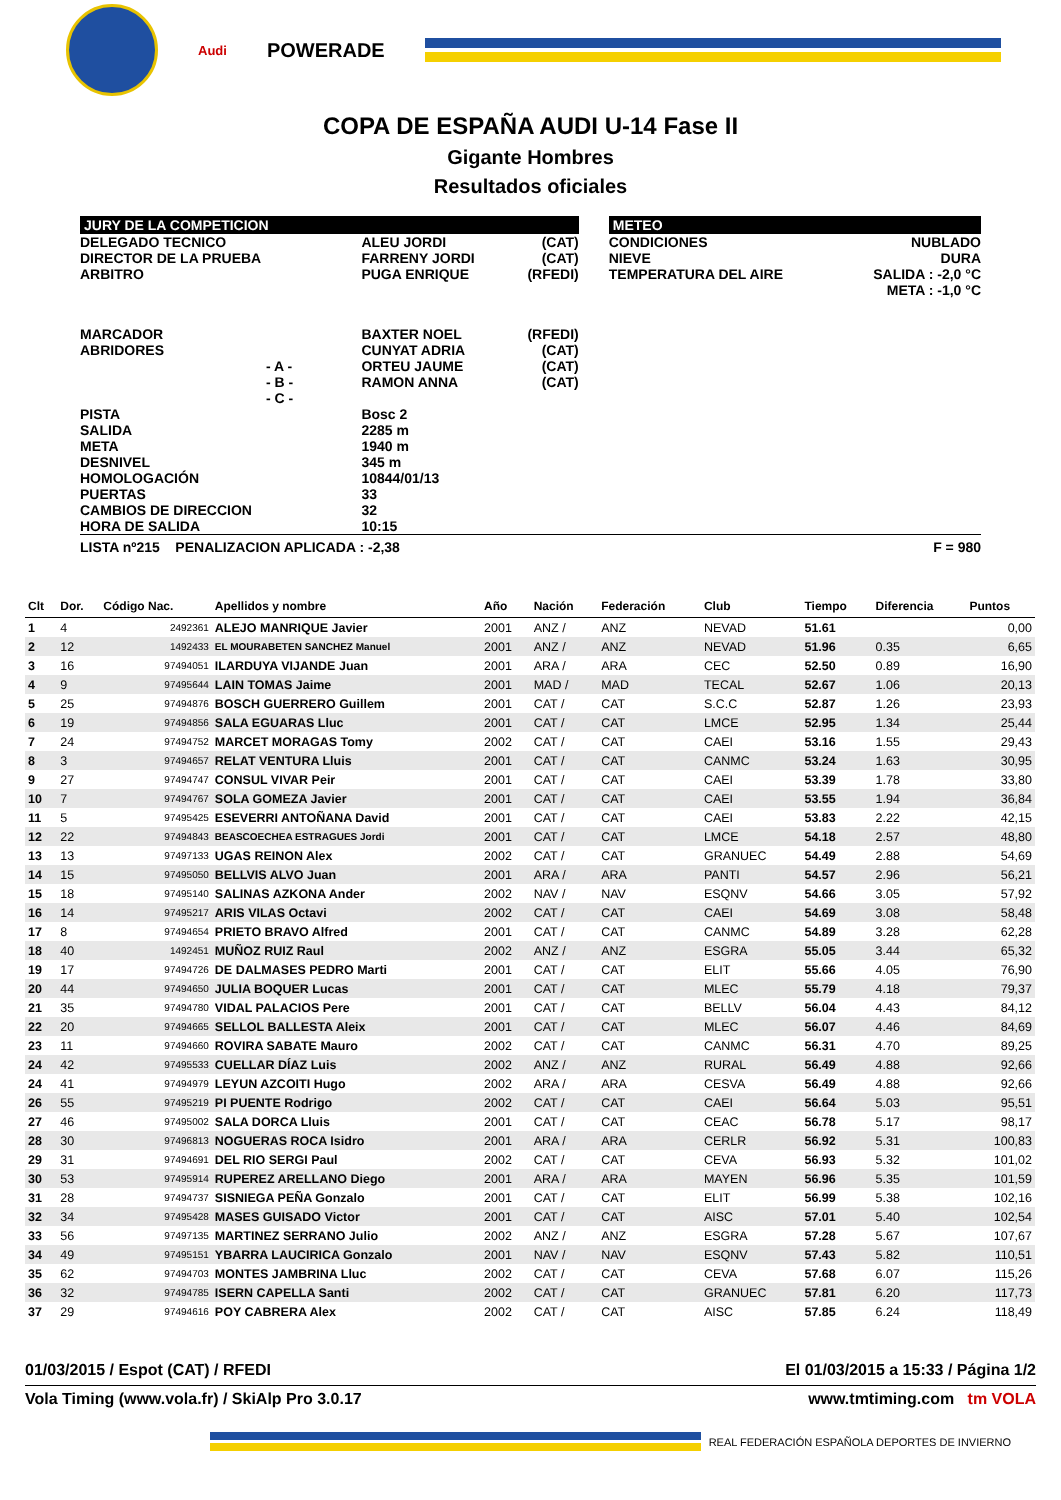Audi
POWERADE
COPA DE ESPAÑA AUDI U-14 Fase II
Gigante Hombres
Resultados oficiales
| JURY DE LA COMPETICION | | | | METEO | |
| DELEGADO TECNICO DIRECTOR DE LA PRUEBA ARBITRO | ALEU JORDI FARRENY JORDI PUGA ENRIQUE | (CAT) (CAT) (RFEDI) | | CONDICIONES NIEVE TEMPERATURA DEL AIRE | NUBLADO DURA SALIDA : -2,0 °C META : -1,0 °C |
| MARCADOR ABRIDORES - A - - B - - C - | BAXTER NOEL CUNYAT ADRIA ORTEU JAUME RAMON ANNA | (RFEDI) (CAT) (CAT) (CAT) | | | |
| PISTA SALIDA META DESNIVEL HOMOLOGACIÓN PUERTAS CAMBIOS DE DIRECCION HORA DE SALIDA | Bosc 2 2285 m 1940 m 345 m 10844/01/13 33 32 10:15 | | | | |
| LISTA nº215 PENALIZACION APLICADA : -2,38 | | | | | F = 980 |
| Clt | Dor. | Código Nac. | Apellidos y nombre | Año | Nación | Federación | Club | Tiempo | Diferencia | Puntos |
| --- | --- | --- | --- | --- | --- | --- | --- | --- | --- | --- |
| 1 | 4 | 2492361 | ALEJO MANRIQUE Javier | 2001 | ANZ / | ANZ | NEVAD | 51.61 | | 0,00 |
| 2 | 12 | 1492433 | EL MOURABETEN SANCHEZ Manuel | 2001 | ANZ / | ANZ | NEVAD | 51.96 | 0.35 | 6,65 |
| 3 | 16 | 97494051 | ILARDUYA VIJANDE Juan | 2001 | ARA / | ARA | CEC | 52.50 | 0.89 | 16,90 |
| 4 | 9 | 97495644 | LAIN TOMAS Jaime | 2001 | MAD / | MAD | TECAL | 52.67 | 1.06 | 20,13 |
| 5 | 25 | 97494876 | BOSCH GUERRERO Guillem | 2001 | CAT / | CAT | S.C.C | 52.87 | 1.26 | 23,93 |
| 6 | 19 | 97494856 | SALA EGUARAS Lluc | 2001 | CAT / | CAT | LMCE | 52.95 | 1.34 | 25,44 |
| 7 | 24 | 97494752 | MARCET MORAGAS Tomy | 2002 | CAT / | CAT | CAEI | 53.16 | 1.55 | 29,43 |
| 8 | 3 | 97494657 | RELAT VENTURA Lluis | 2001 | CAT / | CAT | CANMC | 53.24 | 1.63 | 30,95 |
| 9 | 27 | 97494747 | CONSUL VIVAR Peir | 2001 | CAT / | CAT | CAEI | 53.39 | 1.78 | 33,80 |
| 10 | 7 | 97494767 | SOLA GOMEZA Javier | 2001 | CAT / | CAT | CAEI | 53.55 | 1.94 | 36,84 |
| 11 | 5 | 97495425 | ESEVERRI ANTOÑANA David | 2001 | CAT / | CAT | CAEI | 53.83 | 2.22 | 42,15 |
| 12 | 22 | 97494843 | BEASCOECHEA ESTRAGUES Jordi | 2001 | CAT / | CAT | LMCE | 54.18 | 2.57 | 48,80 |
| 13 | 13 | 97497133 | UGAS REINON Alex | 2002 | CAT / | CAT | GRANUEC | 54.49 | 2.88 | 54,69 |
| 14 | 15 | 97495050 | BELLVIS ALVO Juan | 2001 | ARA / | ARA | PANTI | 54.57 | 2.96 | 56,21 |
| 15 | 18 | 97495140 | SALINAS AZKONA Ander | 2002 | NAV / | NAV | ESQNV | 54.66 | 3.05 | 57,92 |
| 16 | 14 | 97495217 | ARIS VILAS Octavi | 2002 | CAT / | CAT | CAEI | 54.69 | 3.08 | 58,48 |
| 17 | 8 | 97494654 | PRIETO BRAVO Alfred | 2001 | CAT / | CAT | CANMC | 54.89 | 3.28 | 62,28 |
| 18 | 40 | 1492451 | MUÑOZ RUIZ Raul | 2002 | ANZ / | ANZ | ESGRA | 55.05 | 3.44 | 65,32 |
| 19 | 17 | 97494726 | DE DALMASES PEDRO Marti | 2001 | CAT / | CAT | ELIT | 55.66 | 4.05 | 76,90 |
| 20 | 44 | 97494650 | JULIA BOQUER Lucas | 2001 | CAT / | CAT | MLEC | 55.79 | 4.18 | 79,37 |
| 21 | 35 | 97494780 | VIDAL PALACIOS Pere | 2001 | CAT / | CAT | BELLV | 56.04 | 4.43 | 84,12 |
| 22 | 20 | 97494665 | SELLOL BALLESTA Aleix | 2001 | CAT / | CAT | MLEC | 56.07 | 4.46 | 84,69 |
| 23 | 11 | 97494660 | ROVIRA SABATE Mauro | 2002 | CAT / | CAT | CANMC | 56.31 | 4.70 | 89,25 |
| 24 | 42 | 97495533 | CUELLAR DÍAZ Luis | 2002 | ANZ / | ANZ | RURAL | 56.49 | 4.88 | 92,66 |
| 24 | 41 | 97494979 | LEYUN AZCOITI Hugo | 2002 | ARA / | ARA | CESVA | 56.49 | 4.88 | 92,66 |
| 26 | 55 | 97495219 | PI PUENTE Rodrigo | 2002 | CAT / | CAT | CAEI | 56.64 | 5.03 | 95,51 |
| 27 | 46 | 97495002 | SALA DORCA Lluis | 2001 | CAT / | CAT | CEAC | 56.78 | 5.17 | 98,17 |
| 28 | 30 | 97496813 | NOGUERAS ROCA Isidro | 2001 | ARA / | ARA | CERLR | 56.92 | 5.31 | 100,83 |
| 29 | 31 | 97494691 | DEL RIO SERGI Paul | 2002 | CAT / | CAT | CEVA | 56.93 | 5.32 | 101,02 |
| 30 | 53 | 97495914 | RUPEREZ ARELLANO Diego | 2001 | ARA / | ARA | MAYEN | 56.96 | 5.35 | 101,59 |
| 31 | 28 | 97494737 | SISNIEGA PEÑA Gonzalo | 2001 | CAT / | CAT | ELIT | 56.99 | 5.38 | 102,16 |
| 32 | 34 | 97495428 | MASES GUISADO Victor | 2001 | CAT / | CAT | AISC | 57.01 | 5.40 | 102,54 |
| 33 | 56 | 97497135 | MARTINEZ SERRANO Julio | 2002 | ANZ / | ANZ | ESGRA | 57.28 | 5.67 | 107,67 |
| 34 | 49 | 97495151 | YBARRA LAUCIRICA Gonzalo | 2001 | NAV / | NAV | ESQNV | 57.43 | 5.82 | 110,51 |
| 35 | 62 | 97494703 | MONTES JAMBRINA Lluc | 2002 | CAT / | CAT | CEVA | 57.68 | 6.07 | 115,26 |
| 36 | 32 | 97494785 | ISERN CAPELLA Santi | 2002 | CAT / | CAT | GRANUEC | 57.81 | 6.20 | 117,73 |
| 37 | 29 | 97494616 | POY CABRERA Alex | 2002 | CAT / | CAT | AISC | 57.85 | 6.24 | 118,49 |
01/03/2015 / Espot (CAT) / RFEDI El 01/03/2015 a 15:33 / Página 1/2
Vola Timing (www.vola.fr) / SkiAlp Pro 3.0.17 www.tmtiming.com tm VOLA
REAL FEDERACIÓN ESPAÑOLA DEPORTES DE INVIERNO